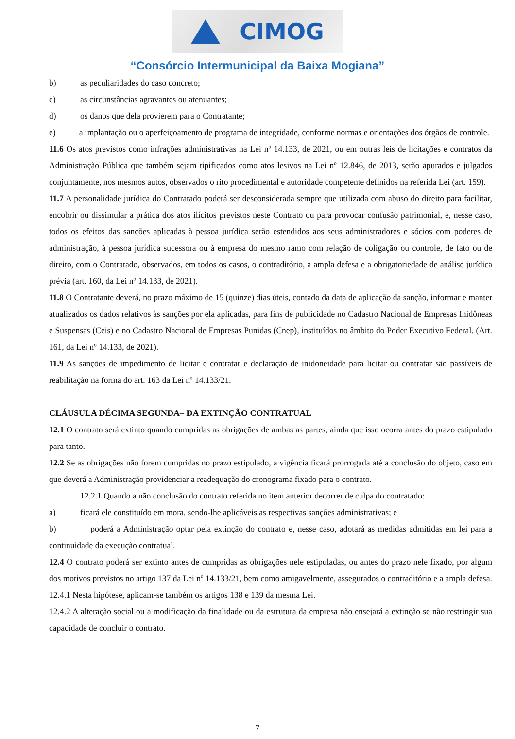CIMOG
“Consórcio Intermunicipal da Baixa Mogiana”
b) as peculiaridades do caso concreto;
c) as circunstâncias agravantes ou atenuantes;
d) os danos que dela provierem para o Contratante;
e) a implantação ou o aperfeiçoamento de programa de integridade, conforme normas e orientações dos órgãos de controle.
11.6 Os atos previstos como infrações administrativas na Lei nº 14.133, de 2021, ou em outras leis de licitações e contratos da Administração Pública que também sejam tipificados como atos lesivos na Lei nº 12.846, de 2013, serão apurados e julgados conjuntamente, nos mesmos autos, observados o rito procedimental e autoridade competente definidos na referida Lei (art. 159).
11.7 A personalidade jurídica do Contratado poderá ser desconsiderada sempre que utilizada com abuso do direito para facilitar, encobrir ou dissimular a prática dos atos ilícitos previstos neste Contrato ou para provocar confusão patrimonial, e, nesse caso, todos os efeitos das sanções aplicadas à pessoa jurídica serão estendidos aos seus administradores e sócios com poderes de administração, à pessoa jurídica sucessora ou à empresa do mesmo ramo com relação de coligação ou controle, de fato ou de direito, com o Contratado, observados, em todos os casos, o contraditório, a ampla defesa e a obrigatoriedade de análise jurídica prévia (art. 160, da Lei nº 14.133, de 2021).
11.8 O Contratante deverá, no prazo máximo de 15 (quinze) dias úteis, contado da data de aplicação da sanção, informar e manter atualizados os dados relativos às sanções por ela aplicadas, para fins de publicidade no Cadastro Nacional de Empresas Inidôneas e Suspensas (Ceis) e no Cadastro Nacional de Empresas Punidas (Cnep), instituídos no âmbito do Poder Executivo Federal. (Art. 161, da Lei nº 14.133, de 2021).
11.9 As sanções de impedimento de licitar e contratar e declaração de inidoneidade para licitar ou contratar são passíveis de reabilitação na forma do art. 163 da Lei nº 14.133/21.
CLÁUSULA DÉCIMA SEGUNDA– DA EXTINÇÃO CONTRATUAL
12.1 O contrato será extinto quando cumpridas as obrigações de ambas as partes, ainda que isso ocorra antes do prazo estipulado para tanto.
12.2 Se as obrigações não forem cumpridas no prazo estipulado, a vigência ficará prorrogada até a conclusão do objeto, caso em que deverá a Administração providenciar a readequação do cronograma fixado para o contrato.
12.2.1 Quando a não conclusão do contrato referida no item anterior decorrer de culpa do contratado:
a) ficará ele constituído em mora, sendo-lhe aplicáveis as respectivas sanções administrativas; e
b) poderá a Administração optar pela extinção do contrato e, nesse caso, adotará as medidas admitidas em lei para a continuidade da execução contratual.
12.4 O contrato poderá ser extinto antes de cumpridas as obrigações nele estipuladas, ou antes do prazo nele fixado, por algum dos motivos previstos no artigo 137 da Lei nº 14.133/21, bem como amigavelmente, assegurados o contraditório e a ampla defesa.
12.4.1 Nesta hipótese, aplicam-se também os artigos 138 e 139 da mesma Lei.
12.4.2 A alteração social ou a modificação da finalidade ou da estrutura da empresa não ensejará a extinção se não restringir sua capacidade de concluir o contrato.
7